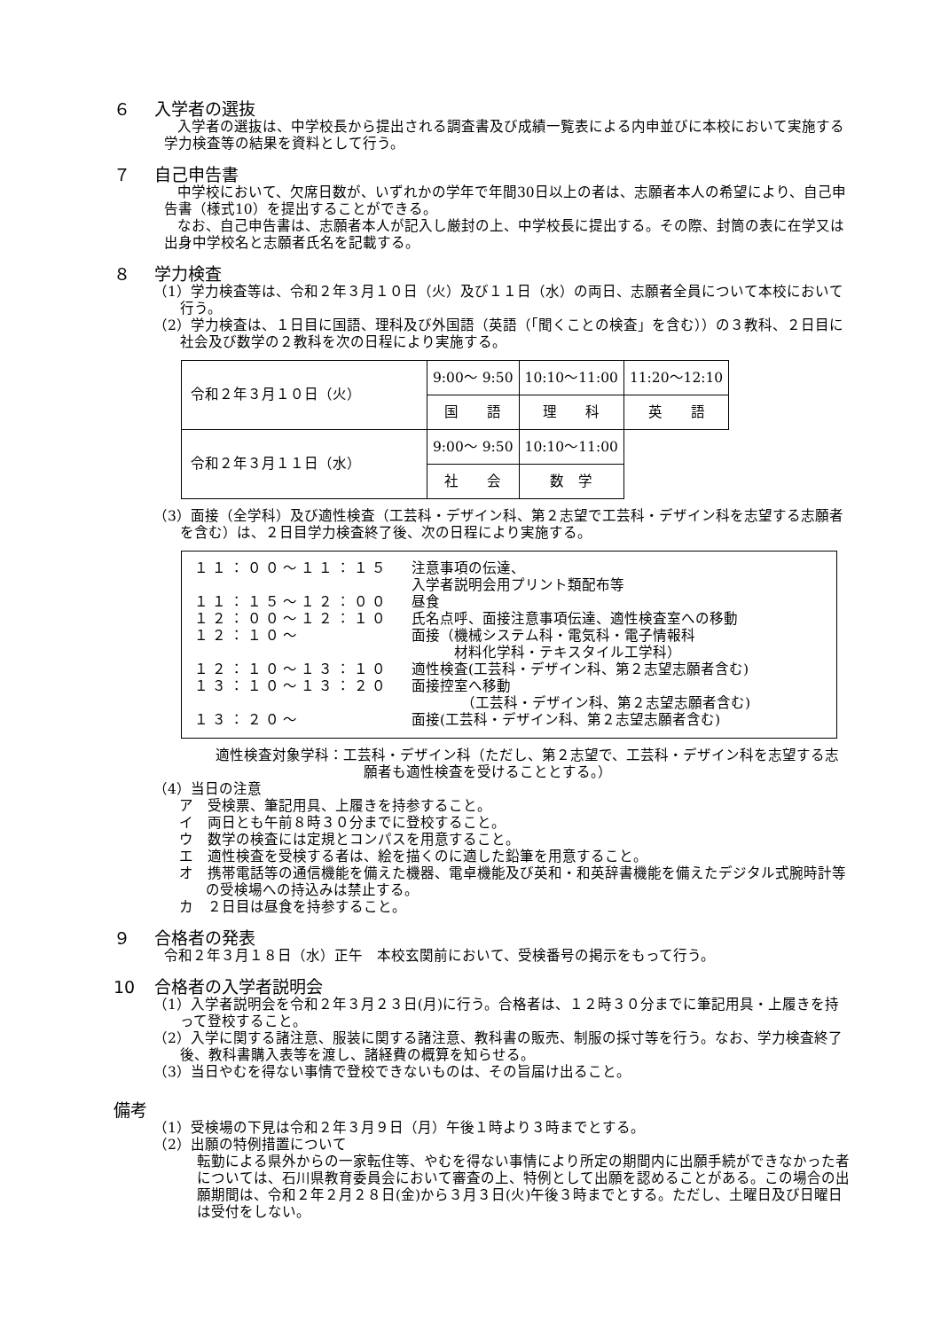６ 入学者の選抜
入学者の選抜は、中学校長から提出される調査書及び成績一覧表による内申並びに本校において実施する学力検査等の結果を資料として行う。
７ 自己申告書
中学校において、欠席日数が、いずれかの学年で年間30日以上の者は、志願者本人の希望により、自己申告書（様式10）を提出することができる。
なお、自己申告書は、志願者本人が記入し厳封の上、中学校長に提出する。その際、封筒の表に在学又は出身中学校名と志願者氏名を記載する。
８ 学力検査
（1）学力検査等は、令和２年３月１０日（火）及び１１日（水）の両日、志願者全員について本校において行う。
（2）学力検査は、１日目に国語、理科及び外国語（英語（「聞くことの検査」を含む））の３教科、２日目に社会及び数学の２教科を次の日程により実施する。
| 令和２年３月１０日（火） | 9:00～ 9:50 | 10:10～11:00 | 11:20～12:10 |
| | 国 語 | 理 科 | 英 語 |
| 令和２年３月１１日（水） | 9:00～ 9:50 | 10:10～11:00 | |
| | 社 会 | 数 学 | |
（3）面接（全学科）及び適性検査（工芸科・デザイン科、第２志望で工芸科・デザイン科を志望する志願者を含む）は、２日目学力検査終了後、次の日程により実施する。
| １１：００～１１：１５ | 注意事項の伝達、 入学者説明会用プリント類配布等 |
| １１：１５～１２：００ | 昼食 |
| １２：００～１２：１０ | 氏名点呼、面接注意事項伝達、適性検査室への移動 |
| １２：１０～ | 面接（機械システム科・電気科・電子情報科 材料化学科・テキスタイル工学科） |
| １２：１０～１３：１０ | 適性検査(工芸科・デザイン科、第２志望志願者含む) |
| １３：１０～１３：２０ | 面接控室へ移動 （工芸科・デザイン科、第２志望志願者含む) |
| １３：２０～ | 面接(工芸科・デザイン科、第２志望志願者含む) |
適性検査対象学科：工芸科・デザイン科（ただし、第２志望で、工芸科・デザイン科を志望する志願者も適性検査を受けることとする。）
（4）当日の注意
ア　受検票、筆記用具、上履きを持参すること。
イ　両日とも午前８時３０分までに登校すること。
ウ　数学の検査には定規とコンパスを用意すること。
エ　適性検査を受検する者は、絵を描くのに適した鉛筆を用意すること。
オ　携帯電話等の通信機能を備えた機器、電卓機能及び英和・和英辞書機能を備えたデジタル式腕時計等の受検場への持込みは禁止する。
カ　２日目は昼食を持参すること。
９ 合格者の発表
令和２年３月１８日（水）正午　本校玄関前において、受検番号の掲示をもって行う。
10 合格者の入学者説明会
（1）入学者説明会を令和２年３月２３日(月)に行う。合格者は、１２時３０分までに筆記用具・上履きを持って登校すること。
（2）入学に関する諸注意、服装に関する諸注意、教科書の販売、制服の採寸等を行う。なお、学力検査終了後、教科書購入表等を渡し、諸経費の概算を知らせる。
（3）当日やむを得ない事情で登校できないものは、その旨届け出ること。
備考
（1）受検場の下見は令和２年３月９日（月）午後１時より３時までとする。
（2）出願の特例措置について
転勤による県外からの一家転住等、やむを得ない事情により所定の期間内に出願手続ができなかった者については、石川県教育委員会において審査の上、特例として出願を認めることがある。この場合の出願期間は、令和２年２月２８日(金)から３月３日(火)午後３時までとする。ただし、土曜日及び日曜日は受付をしない。